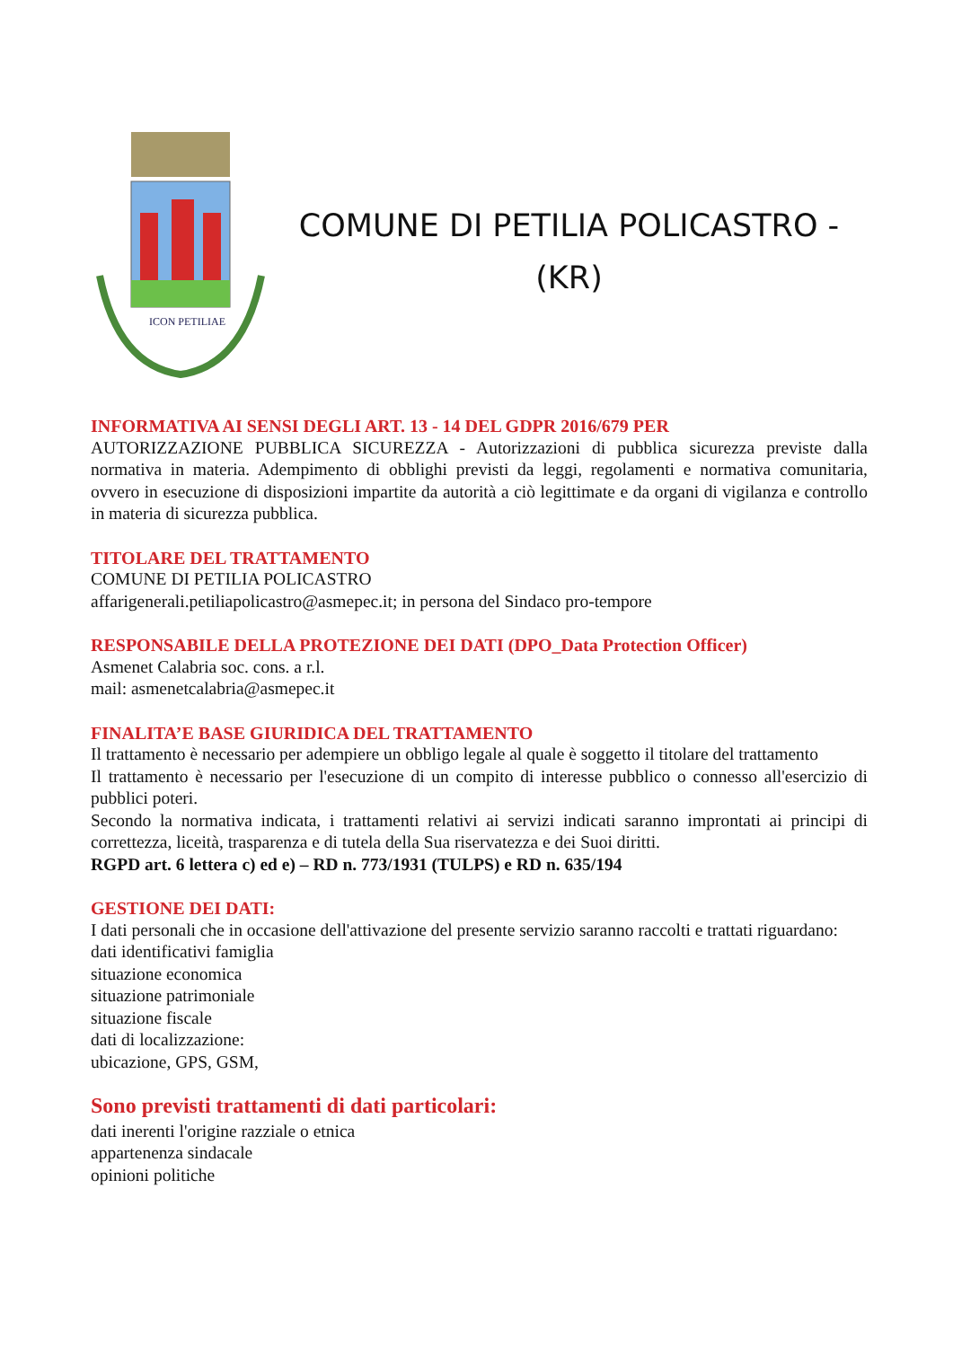ICON PETILIAE
COMUNE DI PETILIA POLICASTRO -
(KR)
INFORMATIVA AI SENSI DEGLI ART. 13 - 14 DEL GDPR 2016/679 PER
AUTORIZZAZIONE PUBBLICA SICUREZZA - Autorizzazioni di pubblica sicurezza previste dalla normativa in materia. Adempimento di obblighi previsti da leggi, regolamenti e normativa comunitaria, ovvero in esecuzione di disposizioni impartite da autorità a ciò legittimate e da organi di vigilanza e controllo in materia di sicurezza pubblica.
TITOLARE DEL TRATTAMENTO
COMUNE DI PETILIA POLICASTRO
affarigenerali.petiliapolicastro@asmepec.it; in persona del Sindaco pro-tempore
RESPONSABILE DELLA PROTEZIONE DEI DATI (DPO_Data Protection Officer)
Asmenet Calabria soc. cons. a r.l.
mail: asmenetcalabria@asmepec.it
FINALITA’E BASE GIURIDICA DEL TRATTAMENTO
Il trattamento è necessario per adempiere un obbligo legale al quale è soggetto il titolare del trattamento
Il trattamento è necessario per l'esecuzione di un compito di interesse pubblico o connesso all'esercizio di pubblici poteri.
Secondo la normativa indicata, i trattamenti relativi ai servizi indicati saranno improntati ai principi di correttezza, liceità, trasparenza e di tutela della Sua riservatezza e dei Suoi diritti.
RGPD art. 6 lettera c) ed e) – RD n. 773/1931 (TULPS) e RD n. 635/194
GESTIONE DEI DATI:
I dati personali che in occasione dell'attivazione del presente servizio saranno raccolti e trattati riguardano:
dati identificativi famiglia
situazione economica
situazione patrimoniale
situazione fiscale
dati di localizzazione:
ubicazione, GPS, GSM,
Sono previsti trattamenti di dati particolari:
dati inerenti l'origine razziale o etnica
appartenenza sindacale
opinioni politiche